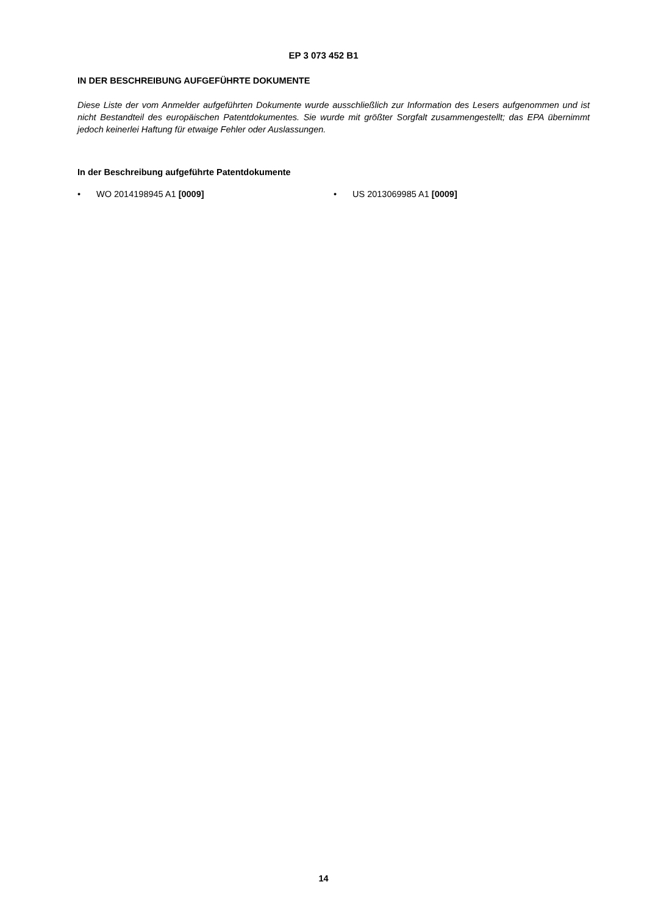EP 3 073 452 B1
IN DER BESCHREIBUNG AUFGEFÜHRTE DOKUMENTE
Diese Liste der vom Anmelder aufgeführten Dokumente wurde ausschließlich zur Information des Lesers aufgenommen und ist nicht Bestandteil des europäischen Patentdokumentes. Sie wurde mit größter Sorgfalt zusammengestellt; das EPA übernimmt jedoch keinerlei Haftung für etwaige Fehler oder Auslassungen.
In der Beschreibung aufgeführte Patentdokumente
• WO 2014198945 A1 [0009] • US 2013069985 A1 [0009]
14